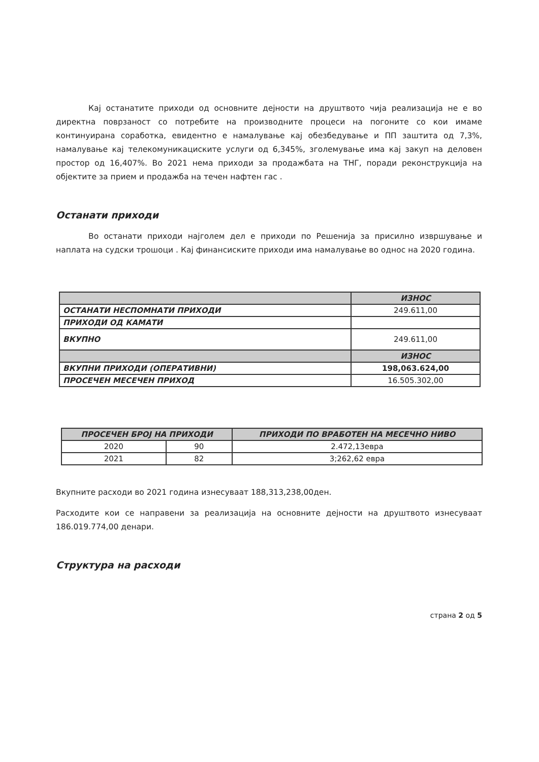Кај останатите приходи од основните дејности на друштвото чија реализација не е во директна поврзаност со потребите на производните процеси на погоните со кои имаме континуирана соработка, евидентно е намалување кај обезбедување и ПП заштита од 7,3%, намалување кај телекомуникациските услуги од 6,345%, зголемување има кај закуп на деловен простор од 16,407%. Во 2021 нема приходи за продажбата на ТНГ, поради реконструкција на објектите за прием и продажба на течен нафтен гас .
Останати приходи
Во останати приходи најголем дел е приходи по Решенија за присилно извршување и наплата на судски трошоци . Кај финансиските приходи има намалување во однос на 2020 година.
| | ИЗНОС |
| --- | --- |
| ОСТАНАТИ НЕСПОМНАТИ ПРИХОДИ | 249.611,00 |
| ПРИХОДИ ОД КАМАТИ | |
| ВКУПНО | 249.611,00 |
| | ИЗНОС |
| ВКУПНИ ПРИХОДИ (ОПЕРАТИВНИ) | 198,063.624,00 |
| ПРОСЕЧЕН МЕСЕЧЕН ПРИХОД | 16.505.302,00 |
| ПРОСЕЧЕН БРОЈ НА ПРИХОДИ | | ПРИХОДИ ПО ВРАБОТЕН НА МЕСЕЧНО НИВО |
| --- | --- | --- |
| 2020 | 90 | 2.472,13евра |
| 2021 | 82 | 3;262,62 евра |
Вкупните расходи во 2021 година изнесуваат 188,313,238,00ден.
Расходите кои се направени за реализација на основните дејности на друштвото изнесуваат 186.019.774,00 денари.
Структура на расходи
страна 2 од 5